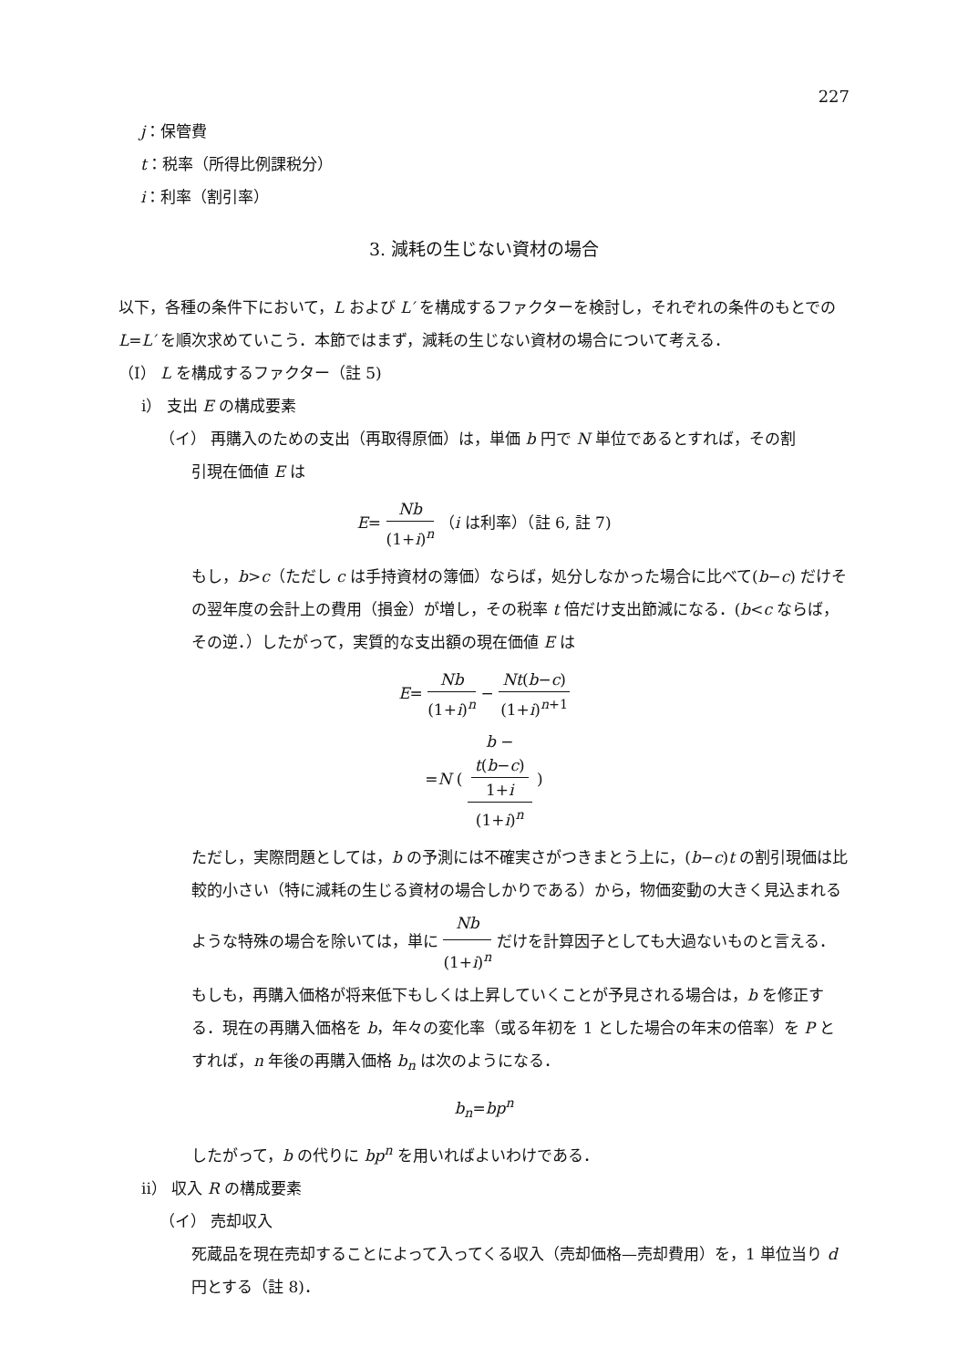227
j：保管費
t：税率（所得比例課税分）
i：利率（割引率）
3. 減耗の生じない資材の場合
以下，各種の条件下において，L および L′ を構成するファクターを検討し，それぞれの条件のもとでの L=L′ を順次求めていこう．本節ではまず，減耗の生じない資材の場合について考える．
（I） L を構成するファクター（註 5)
i） 支出 E の構成要素
（イ） 再購入のための支出（再取得原価）は，単価 b 円で N 単位であるとすれば，その割
引現在価値 E は
E= Nb (1+i)<sup>n</sup> （i は利率）（註 6, 註 7)
もし，b>c（ただし c は手持資材の簿価）ならば，処分しなかった場合に比べて(b−c) だけその翌年度の会計上の費用（損金）が増し，その税率 t 倍だけ支出節減になる．(b<c ならば，その逆．）したがって，実質的な支出額の現在価値 E は
E= Nb (1+i)<sup>n</sup> − Nt(b−c) (1+i)<sup>n+1</sup>
=N ( b −
t(b−c)
1+i (1+i)<sup>n</sup> )
ただし，実際問題としては，b の予測には不確実さがつきまとう上に，(b−c)t の割引現価は比較的小さい（特に減耗の生じる資材の場合しかりである）から，物価変動の大きく見込まれるような特殊の場合を除いては，単に Nb (1+i)<sup>n</sup> だけを計算因子としても大過ないものと言える．
もしも，再購入価格が将来低下もしくは上昇していくことが予見される場合は，b を修正する．現在の再購入価格を b，年々の変化率（或る年初を 1 とした場合の年末の倍率）を P とすれば，n 年後の再購入価格 b<sub>n</sub> は次のようになる．
b<sub>n</sub>=bp<sup>n</sup>
したがって，b の代りに bp<sup>n</sup> を用いればよいわけである．
ii） 収入 R の構成要素
（イ） 売却収入
死蔵品を現在売却することによって入ってくる収入（売却価格—売却費用）を，1 単位当り d 円とする（註 8)．